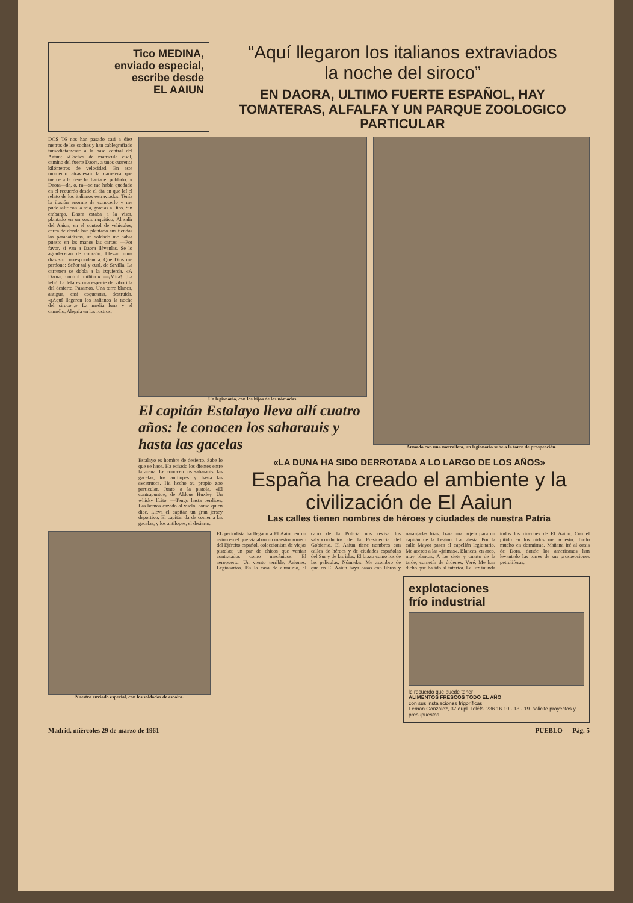Tico MEDINA,
enviado especial,
escribe desde
EL AAIUN
“Aquí llegaron los italianos extraviados
la noche del siroco”
EN DAORA, ULTIMO FUERTE ESPAÑOL, HAY TOMATERAS, ALFALFA Y UN PARQUE ZOOLOGICO PARTICULAR
DOS T6 nos han pasado casi a diez metros de los coches y han cablegrafiado inmediatamente a la base central del Aaiun: «Coches de matrícula civil, camino del fuerte Daora, a unos cuarenta kilómetros de velocidad. En este momento atraviesan la carretera que tuerce a la derecha hacia el poblado...» Daora—da, o, ra—se me había quedado en el recuerdo desde el día en que leí el relato de los italianos extraviados. Tenía la ilusión enorme de conocerlo y me pude salir con la mía, gracias a Dios. Sin embargo, Daora estaba a la vista, plantado en un oasis raquítico. Al salir del Aaiun, en el control de vehículos, cerca de donde han plantado sus tiendas los paracaidistas, un soldado me había puesto en las manos las cartas: —Por favor, si van a Daora llévenlas. Se lo agradecerán de corazón. Llevan unos días sin correspondencia. Que Dios me perdone: Señor tal y cual, de Sevilla. La carretera se dobla a la izquierda. «A Daora, control militar.» —¡Mira! ¡La lefa! La lefa es una especie de víborilla del desierto. Pasamos. Una torre blanca, antigua, casi coquetona, destruida. «¡Aquí llegaron los italianos la noche del siroco...» La media luna y el camello. Alegría en los rostros.
Un legionario, con los hijos de los nómadas.
El capitán Estalayo lleva allí cuatro años: le conocen los saharauis y hasta las gacelas
Armado con una metralleta, un legionario sube a la torre de prospección.
Estalayo es hombre de desierto. Sabe lo que se hace. Ha echado los dientes entre la arena. Le conocen los saharauis, las gacelas, los antílopes y hasta las avestruces. Ha hecho su propio zoo particular. Junto a la pistola, «El contrapunto», de Aldous Huxley. Un whisky lícito. —Tengo hasta perdices. Las hemos cazado al vuelo, como quien dice. Lleva el capitán un gran jersey deportivo. El capitán da de comer a las gacelas, y los antílopes, el desierto.
«LA DUNA HA SIDO DERROTADA A LO LARGO DE LOS AÑOS»
España ha creado el ambiente y la civilización de El Aaiun
Las calles tienen nombres de héroes y ciudades de nuestra Patria
Nuestro enviado especial, con los soldados de escolta.
EL periodista ha llegado a El Aaiun en un avión en el que viajaban un maestro armero del Ejército español, coleccionista de viejas pistolas; un par de chicos que venían contratados como mecánicos. El aeropuerto. Un viento terrible. Aviones. Legionarios. En la casa de aluminio, el cabo de la Policía nos revisa los salvoconductos de la Presidencia del Gobierno. El Aaiun tiene nombres con calles de héroes y de ciudades españolas del Sur y de las islas. El brazo como los de las películas. Nómadas. Me asombro de que en El Aaiun haya casas con libros y naranjadas frías. Traía una tarjeta para un capitán de la Legión. La iglesia. Por la calle Mayor pasea el capellán legionario. Me acerco a las «jaimas». Blancas, en arco, muy blancas. A las siete y cuarto de la tarde, cornetín de órdenes. Veré. Me han dicho que ha ido al interior. La luz inunda todos los rincones de El Aaiun. Con el pitido en los oídos me acuesto. Tardo mucho en dormirme. Mañana iré al oasis de Dora, donde los americanos han levantado las torres de sus prospecciones petrolíferas.
explotaciones
frío industrial
le recuerdo que puede tener
ALIMENTOS FRESCOS TODO EL AÑO
con sus instalaciones frigoríficas
Fernán González, 37 dupl. Teléfs. 236 16 10 - 18 - 19. solicite proyectos y presupuestos
Madrid, miércoles 29 de marzo de 1961 PUEBLO — Pág. 5